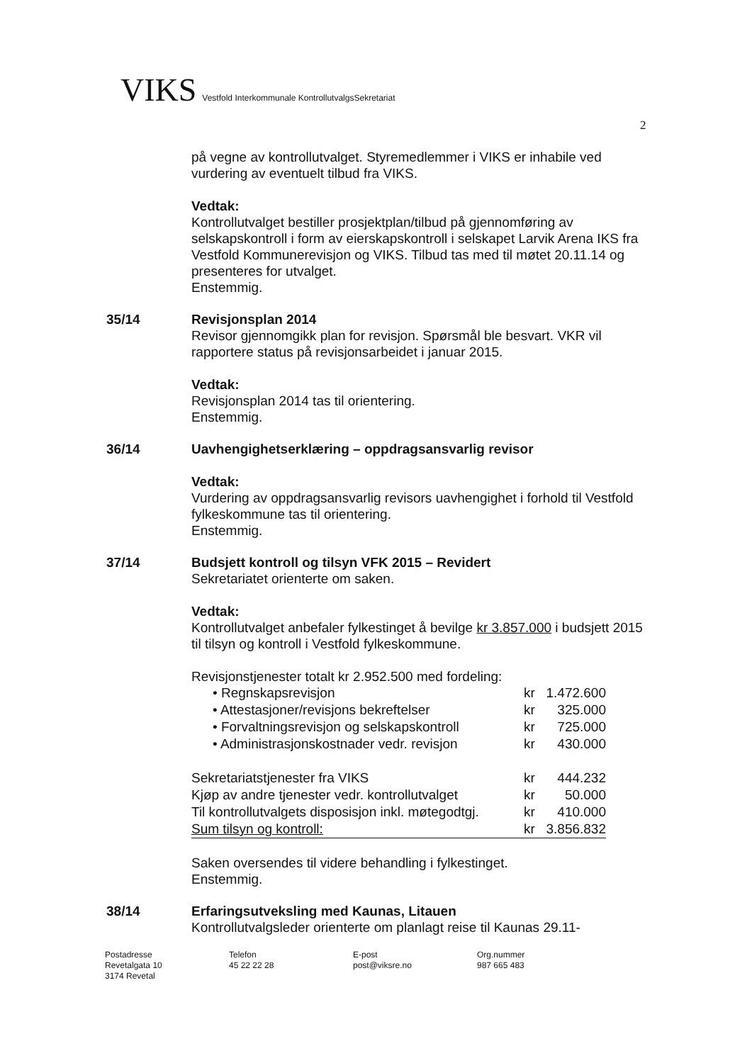VIKS Vestfold Interkommunale KontrollutvalgsSekretariat
2
på vegne av kontrollutvalget. Styremedlemmer i VIKS er inhabile ved vurdering av eventuelt tilbud fra VIKS.
Vedtak:
Kontrollutvalget bestiller prosjektplan/tilbud på gjennomføring av selskapskontroll i form av eierskapskontroll i selskapet Larvik Arena IKS fra Vestfold Kommunerevisjon og VIKS. Tilbud tas med til møtet 20.11.14 og presenteres for utvalget.
Enstemmig.
35/14 Revisjonsplan 2014
Revisor gjennomgikk plan for revisjon. Spørsmål ble besvart. VKR vil rapportere status på revisjonsarbeidet i januar 2015.
Vedtak:
Revisjonsplan 2014 tas til orientering.
Enstemmig.
36/14 Uavhengighetserklæring – oppdragsansvarlig revisor
Vedtak:
Vurdering av oppdragsansvarlig revisors uavhengighet i forhold til Vestfold fylkeskommune tas til orientering.
Enstemmig.
37/14 Budsjett kontroll og tilsyn VFK 2015 – Revidert
Sekretariatet orienterte om saken.
Vedtak:
Kontrollutvalget anbefaler fylkestinget å bevilge kr 3.857.000 i budsjett 2015 til tilsyn og kontroll i Vestfold fylkeskommune.
Revisjonstjenester totalt kr 2.952.500 med fordeling:
| • Regnskapsrevisjon | kr | 1.472.600 |
| • Attestasjoner/revisjons bekreftelser | kr | 325.000 |
| • Forvaltningsrevisjon og selskapskontroll | kr | 725.000 |
| • Administrasjonskostnader vedr. revisjon | kr | 430.000 |
| Sekretariatstjenester fra VIKS | kr | 444.232 |
| Kjøp av andre tjenester vedr. kontrollutvalget | kr | 50.000 |
| Til kontrollutvalgets disposisjon inkl. møtegodtgj. | kr | 410.000 |
| Sum tilsyn og kontroll: | kr | 3.856.832 |
Saken oversendes til videre behandling i fylkestinget.
Enstemmig.
38/14 Erfaringsutveksling med Kaunas, Litauen
Kontrollutvalgsleder orienterte om planlagt reise til Kaunas 29.11-
Postadresse
Revetalgata 10
3174 Revetal
Telefon
45 22 22 28
E-post
post@viksre.no
Org.nummer
987 665 483